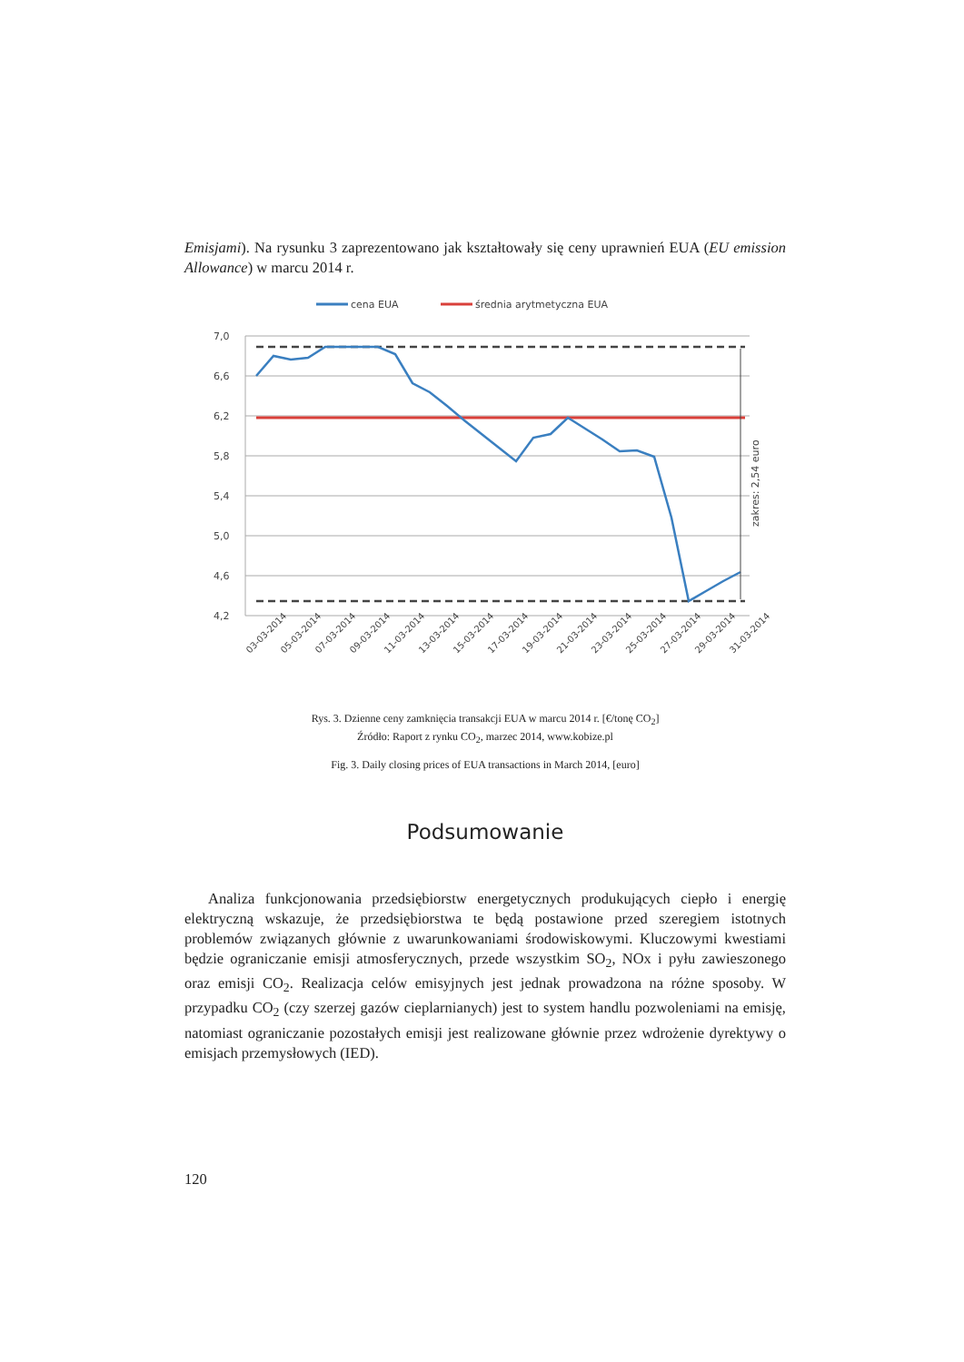Emisjami). Na rysunku 3 zaprezentowano jak kształtowały się ceny uprawnień EUA (EU emission Allowance) w marcu 2014 r.
cena EUA
średnia arytmetyczna EUA
7,0
6,6
6,2
5,8
5,4
5,0
4,6
4,2
zakres: 2,54 euro
03-03-2014
05-03-2014
07-03-2014
09-03-2014
11-03-2014
13-03-2014
15-03-2014
17-03-2014
19-03-2014
21-03-2014
23-03-2014
25-03-2014
27-03-2014
29-03-2014
31-03-2014
Rys. 3. Dzienne ceny zamknięcia transakcji EUA w marcu 2014 r. [€/tonę CO<sub>2</sub>]
Źródło: Raport z rynku CO<sub>2</sub>, marzec 2014, www.kobize.pl
Fig. 3. Daily closing prices of EUA transactions in March 2014, [euro]
Podsumowanie
Analiza funkcjonowania przedsiębiorstw energetycznych produkujących ciepło i energię elektryczną wskazuje, że przedsiębiorstwa te będą postawione przed szeregiem istotnych problemów związanych głównie z uwarunkowaniami środowiskowymi. Kluczowymi kwestiami będzie ograniczanie emisji atmosferycznych, przede wszystkim SO<sub>2</sub>, NOx i pyłu zawieszonego oraz emisji CO<sub>2</sub>. Realizacja celów emisyjnych jest jednak prowadzona na różne sposoby. W przypadku CO<sub>2</sub> (czy szerzej gazów cieplarnianych) jest to system handlu pozwoleniami na emisję, natomiast ograniczanie pozostałych emisji jest realizowane głównie przez wdrożenie dyrektywy o emisjach przemysłowych (IED).
120